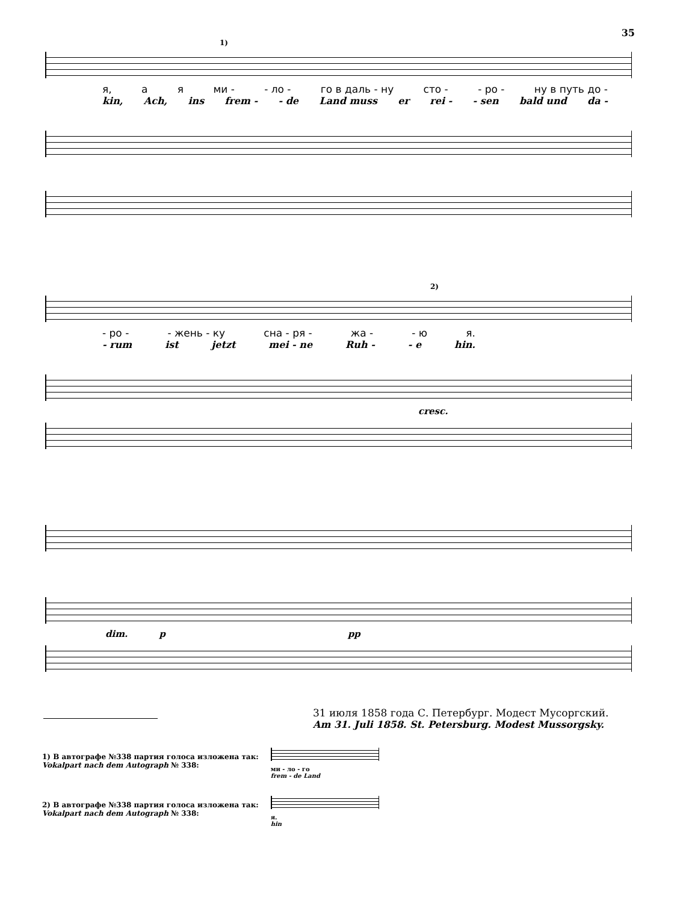35
1)
я, а я ми - - ло - го в даль - ну сто - - ро - ну в путь до -
kin, Ach, ins frem - - de Land muss er rei - - sen bald und da -
2)
- ро - - жень - ку сна - ря - жа - - ю я.
- rum ist jetzt mei - ne Ruh - - e hin.
cresc.
dim. p pp
31 июля 1858 года С. Петербург. Модест Мусоргский.
Am 31. Juli 1858. St. Petersburg. Modest Mussorgsky.
1) В автографе №338 партия голоса изложена так:
Vokalpart nach dem Autograph № 338:
ми - ло - го
frem - de Land
2) В автографе №338 партия голоса изложена так:
Vokalpart nach dem Autograph № 338:
я.
hin